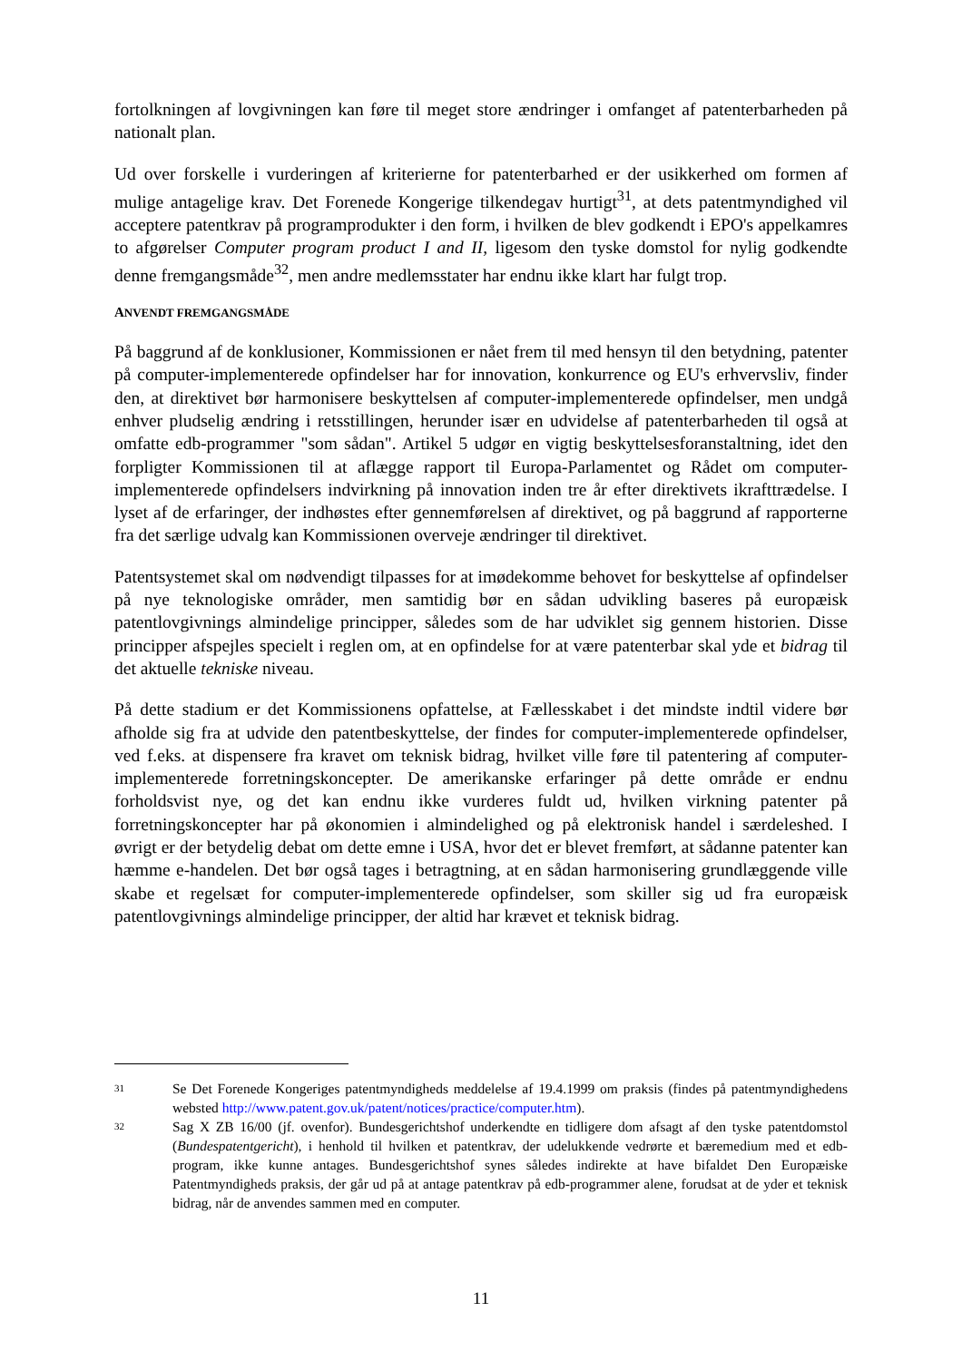fortolkningen af lovgivningen kan føre til meget store ændringer i omfanget af patenterbarheden på nationalt plan.
Ud over forskelle i vurderingen af kriterierne for patenterbarhed er der usikkerhed om formen af mulige antagelige krav. Det Forenede Kongerige tilkendegav hurtigt<sup>31</sup>, at dets patentmyndighed vil acceptere patentkrav på programprodukter i den form, i hvilken de blev godkendt i EPO's appelkamres to afgørelser Computer program product I and II, ligesom den tyske domstol for nylig godkendte denne fremgangsmåde<sup>32</sup>, men andre medlemsstater har endnu ikke klart har fulgt trop.
ANVENDT FREMGANGSMÅDE
På baggrund af de konklusioner, Kommissionen er nået frem til med hensyn til den betydning, patenter på computer-implementerede opfindelser har for innovation, konkurrence og EU's erhvervsliv, finder den, at direktivet bør harmonisere beskyttelsen af computer-implementerede opfindelser, men undgå enhver pludselig ændring i retsstillingen, herunder især en udvidelse af patenterbarheden til også at omfatte edb-programmer "som sådan". Artikel 5 udgør en vigtig beskyttelsesforanstaltning, idet den forpligter Kommissionen til at aflægge rapport til Europa-Parlamentet og Rådet om computer-implementerede opfindelsers indvirkning på innovation inden tre år efter direktivets ikrafttrædelse. I lyset af de erfaringer, der indhøstes efter gennemførelsen af direktivet, og på baggrund af rapporterne fra det særlige udvalg kan Kommissionen overveje ændringer til direktivet.
Patentsystemet skal om nødvendigt tilpasses for at imødekomme behovet for beskyttelse af opfindelser på nye teknologiske områder, men samtidig bør en sådan udvikling baseres på europæisk patentlovgivnings almindelige principper, således som de har udviklet sig gennem historien. Disse principper afspejles specielt i reglen om, at en opfindelse for at være patenterbar skal yde et bidrag til det aktuelle tekniske niveau.
På dette stadium er det Kommissionens opfattelse, at Fællesskabet i det mindste indtil videre bør afholde sig fra at udvide den patentbeskyttelse, der findes for computer-implementerede opfindelser, ved f.eks. at dispensere fra kravet om teknisk bidrag, hvilket ville føre til patentering af computer-implementerede forretningskoncepter. De amerikanske erfaringer på dette område er endnu forholdsvist nye, og det kan endnu ikke vurderes fuldt ud, hvilken virkning patenter på forretningskoncepter har på økonomien i almindelighed og på elektronisk handel i særdeleshed. I øvrigt er der betydelig debat om dette emne i USA, hvor det er blevet fremført, at sådanne patenter kan hæmme e-handelen. Det bør også tages i betragtning, at en sådan harmonisering grundlæggende ville skabe et regelsæt for computer-implementerede opfindelser, som skiller sig ud fra europæisk patentlovgivnings almindelige principper, der altid har krævet et teknisk bidrag.
31 Se Det Forenede Kongeriges patentmyndigheds meddelelse af 19.4.1999 om praksis (findes på patentmyndighedens websted http://www.patent.gov.uk/patent/notices/practice/computer.htm).
32 Sag X ZB 16/00 (jf. ovenfor). Bundesgerichtshof underkendte en tidligere dom afsagt af den tyske patentdomstol (Bundespatentgericht), i henhold til hvilken et patentkrav, der udelukkende vedrørte et bæremedium med et edb-program, ikke kunne antages. Bundesgerichtshof synes således indirekte at have bifaldet Den Europæiske Patentmyndigheds praksis, der går ud på at antage patentkrav på edb-programmer alene, forudsat at de yder et teknisk bidrag, når de anvendes sammen med en computer.
11